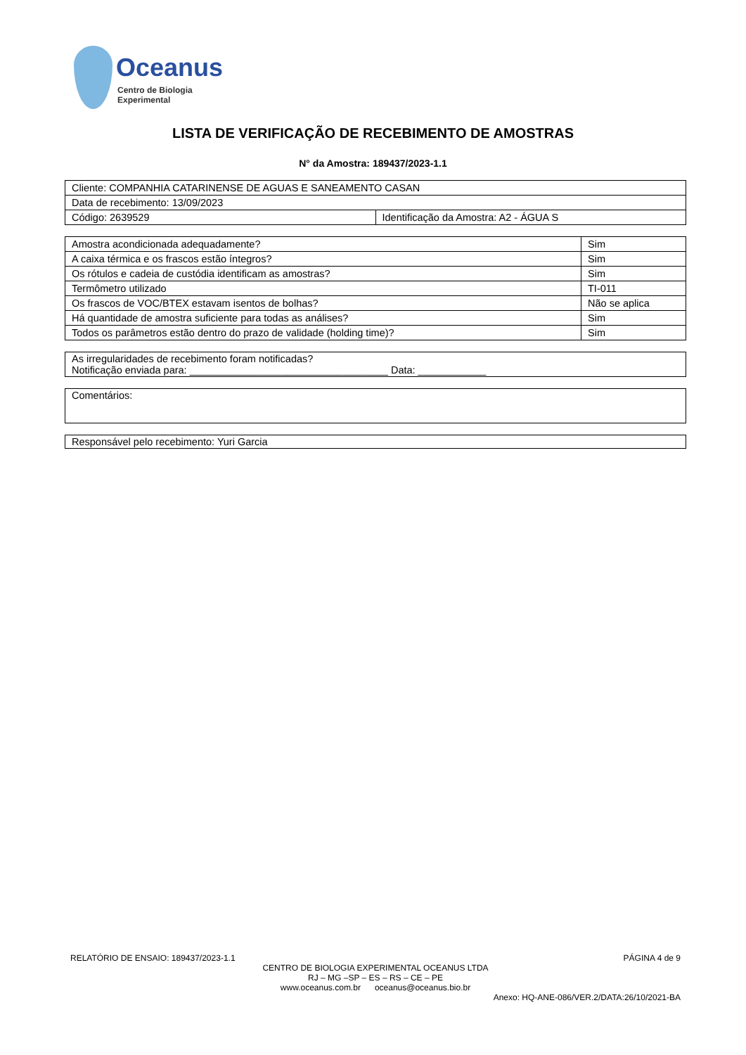Oceanus
Centro de Biologia Experimental
LISTA DE VERIFICAÇÃO DE RECEBIMENTO DE AMOSTRAS
N° da Amostra: 189437/2023-1.1
| Cliente: COMPANHIA CATARINENSE DE AGUAS E SANEAMENTO CASAN | |
| Data de recebimento: 13/09/2023 | |
| Código: 2639529 | Identificação da Amostra: A2 - ÁGUA S |
| Amostra acondicionada adequadamente? | Sim |
| A caixa térmica e os frascos estão íntegros? | Sim |
| Os rótulos e cadeia de custódia identificam as amostras? | Sim |
| Termômetro utilizado | TI-011 |
| Os frascos de VOC/BTEX estavam isentos de bolhas? | Não se aplica |
| Há quantidade de amostra suficiente para todas as análises? | Sim |
| Todos os parâmetros estão dentro do prazo de validade (holding time)? | Sim |
As irregularidades de recebimento foram notificadas?
Notificação enviada para: ___________________________________ Data: ____________
Comentários:
Responsável pelo recebimento: Yuri Garcia
RELATÓRIO DE ENSAIO: 189437/2023-1.1 PÁGINA 4 de 9
CENTRO DE BIOLOGIA EXPERIMENTAL OCEANUS LTDA
RJ – MG –SP – ES – RS – CE – PE
www.oceanus.com.br oceanus@oceanus.bio.br
Anexo: HQ-ANE-086/VER.2/DATA:26/10/2021-BA